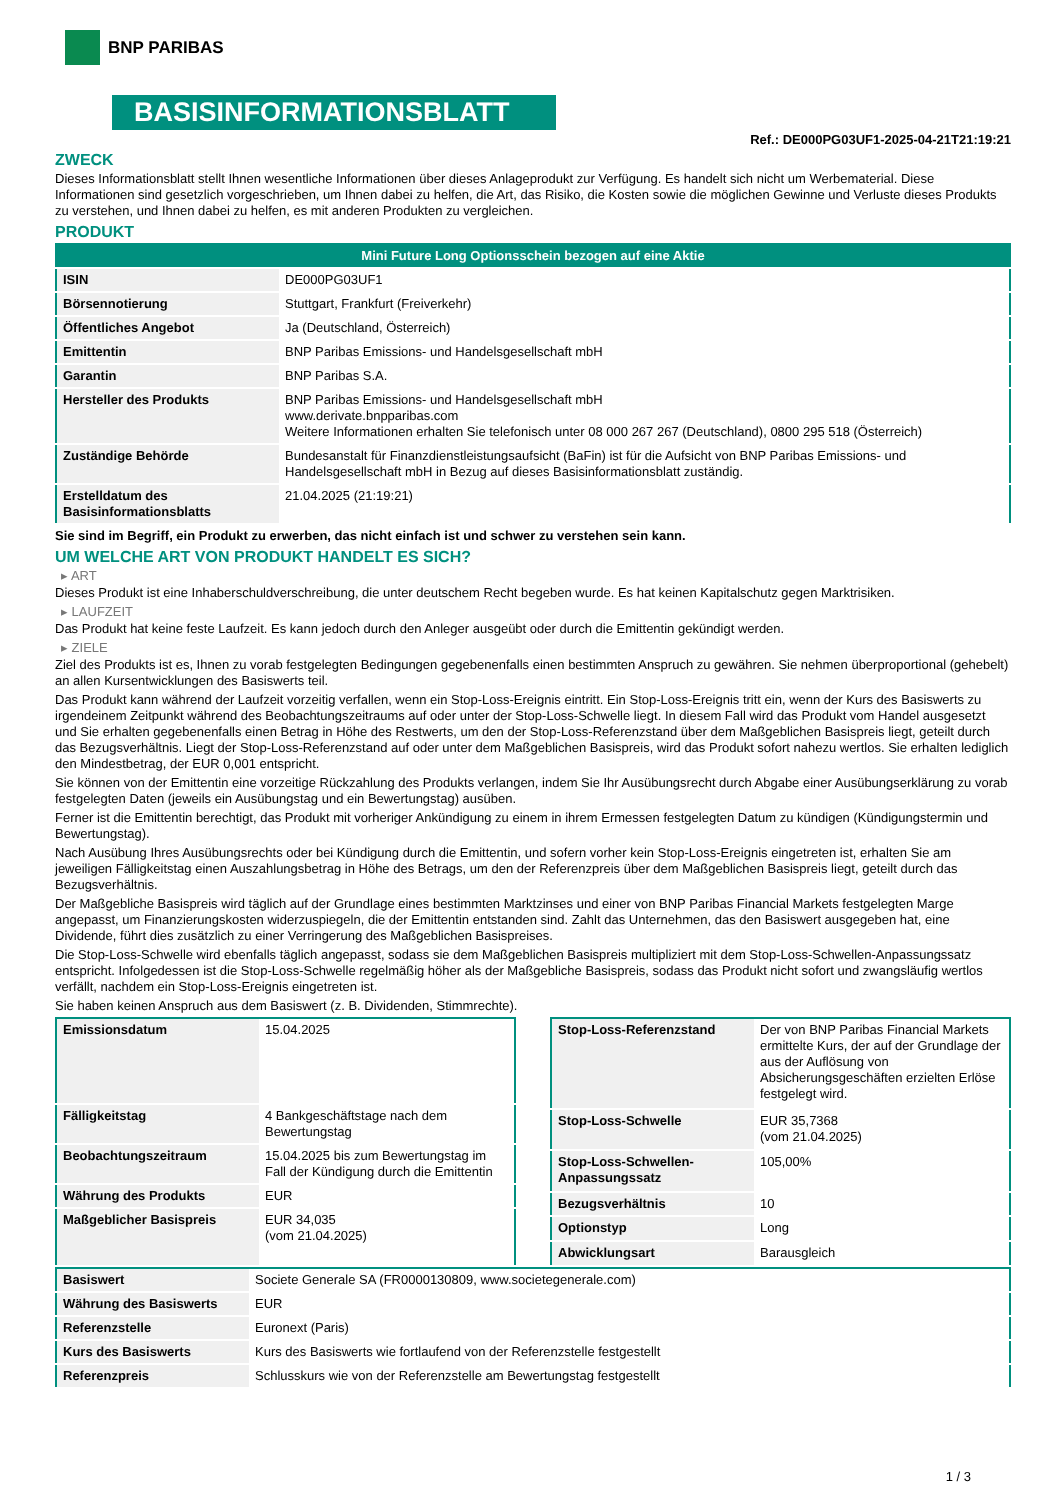BNP PARIBAS
BASISINFORMATIONSBLATT
Ref.: DE000PG03UF1-2025-04-21T21:19:21
ZWECK
Dieses Informationsblatt stellt Ihnen wesentliche Informationen über dieses Anlageprodukt zur Verfügung. Es handelt sich nicht um Werbematerial. Diese Informationen sind gesetzlich vorgeschrieben, um Ihnen dabei zu helfen, die Art, das Risiko, die Kosten sowie die möglichen Gewinne und Verluste dieses Produkts zu verstehen, und Ihnen dabei zu helfen, es mit anderen Produkten zu vergleichen.
PRODUKT
| Mini Future Long Optionsschein bezogen auf eine Aktie | |
| ISIN | DE000PG03UF1 |
| Börsennotierung | Stuttgart, Frankfurt (Freiverkehr) |
| Öffentliches Angebot | Ja (Deutschland, Österreich) |
| Emittentin | BNP Paribas Emissions- und Handelsgesellschaft mbH |
| Garantin | BNP Paribas S.A. |
| Hersteller des Produkts | BNP Paribas Emissions- und Handelsgesellschaft mbH www.derivate.bnpparibas.com Weitere Informationen erhalten Sie telefonisch unter 08 000 267 267 (Deutschland), 0800 295 518 (Österreich) |
| Zuständige Behörde | Bundesanstalt für Finanzdienstleistungsaufsicht (BaFin) ist für die Aufsicht von BNP Paribas Emissions- und Handelsgesellschaft mbH in Bezug auf dieses Basisinformationsblatt zuständig. |
| Erstelldatum des Basisinformationsblatts | 21.04.2025 (21:19:21) |
Sie sind im Begriff, ein Produkt zu erwerben, das nicht einfach ist und schwer zu verstehen sein kann.
UM WELCHE ART VON PRODUKT HANDELT ES SICH?
▸ ART
Dieses Produkt ist eine Inhaberschuldverschreibung, die unter deutschem Recht begeben wurde. Es hat keinen Kapitalschutz gegen Marktrisiken.
▸ LAUFZEIT
Das Produkt hat keine feste Laufzeit. Es kann jedoch durch den Anleger ausgeübt oder durch die Emittentin gekündigt werden.
▸ ZIELE
Ziel des Produkts ist es, Ihnen zu vorab festgelegten Bedingungen gegebenenfalls einen bestimmten Anspruch zu gewähren. Sie nehmen überproportional (gehebelt) an allen Kursentwicklungen des Basiswerts teil.
Das Produkt kann während der Laufzeit vorzeitig verfallen, wenn ein Stop-Loss-Ereignis eintritt. Ein Stop-Loss-Ereignis tritt ein, wenn der Kurs des Basiswerts zu irgendeinem Zeitpunkt während des Beobachtungszeitraums auf oder unter der Stop-Loss-Schwelle liegt. In diesem Fall wird das Produkt vom Handel ausgesetzt und Sie erhalten gegebenenfalls einen Betrag in Höhe des Restwerts, um den der Stop-Loss-Referenzstand über dem Maßgeblichen Basispreis liegt, geteilt durch das Bezugsverhältnis. Liegt der Stop-Loss-Referenzstand auf oder unter dem Maßgeblichen Basispreis, wird das Produkt sofort nahezu wertlos. Sie erhalten lediglich den Mindestbetrag, der EUR 0,001 entspricht.
Sie können von der Emittentin eine vorzeitige Rückzahlung des Produkts verlangen, indem Sie Ihr Ausübungsrecht durch Abgabe einer Ausübungserklärung zu vorab festgelegten Daten (jeweils ein Ausübungstag und ein Bewertungstag) ausüben.
Ferner ist die Emittentin berechtigt, das Produkt mit vorheriger Ankündigung zu einem in ihrem Ermessen festgelegten Datum zu kündigen (Kündigungstermin und Bewertungstag).
Nach Ausübung Ihres Ausübungsrechts oder bei Kündigung durch die Emittentin, und sofern vorher kein Stop-Loss-Ereignis eingetreten ist, erhalten Sie am jeweiligen Fälligkeitstag einen Auszahlungsbetrag in Höhe des Betrags, um den der Referenzpreis über dem Maßgeblichen Basispreis liegt, geteilt durch das Bezugsverhältnis.
Der Maßgebliche Basispreis wird täglich auf der Grundlage eines bestimmten Marktzinses und einer von BNP Paribas Financial Markets festgelegten Marge angepasst, um Finanzierungskosten widerzuspiegeln, die der Emittentin entstanden sind. Zahlt das Unternehmen, das den Basiswert ausgegeben hat, eine Dividende, führt dies zusätzlich zu einer Verringerung des Maßgeblichen Basispreises.
Die Stop-Loss-Schwelle wird ebenfalls täglich angepasst, sodass sie dem Maßgeblichen Basispreis multipliziert mit dem Stop-Loss-Schwellen-Anpassungssatz entspricht. Infolgedessen ist die Stop-Loss-Schwelle regelmäßig höher als der Maßgebliche Basispreis, sodass das Produkt nicht sofort und zwangsläufig wertlos verfällt, nachdem ein Stop-Loss-Ereignis eingetreten ist.
Sie haben keinen Anspruch aus dem Basiswert (z. B. Dividenden, Stimmrechte).
| Emissionsdatum | 15.04.2025 |
| Fälligkeitstag | 4 Bankgeschäftstage nach dem Bewertungstag |
| Beobachtungszeitraum | 15.04.2025 bis zum Bewertungstag im Fall der Kündigung durch die Emittentin |
| Währung des Produkts | EUR |
| Maßgeblicher Basispreis | EUR 34,035 (vom 21.04.2025) |
| Stop-Loss-Referenzstand | Der von BNP Paribas Financial Markets ermittelte Kurs, der auf der Grundlage der aus der Auflösung von Absicherungsgeschäften erzielten Erlöse festgelegt wird. |
| Stop-Loss-Schwelle | EUR 35,7368 (vom 21.04.2025) |
| Stop-Loss-Schwellen-Anpassungssatz | 105,00% |
| Bezugsverhältnis | 10 |
| Optionstyp | Long |
| Abwicklungsart | Barausgleich |
| Basiswert | Societe Generale SA (FR0000130809, www.societegenerale.com) |
| Währung des Basiswerts | EUR |
| Referenzstelle | Euronext (Paris) |
| Kurs des Basiswerts | Kurs des Basiswerts wie fortlaufend von der Referenzstelle festgestellt |
| Referenzpreis | Schlusskurs wie von der Referenzstelle am Bewertungstag festgestellt |
1 / 3